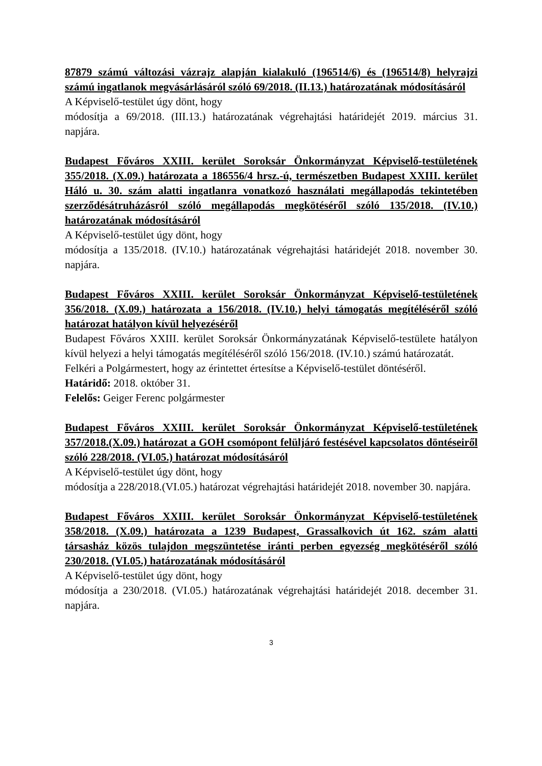87879 számú változási vázrajz alapján kialakuló (196514/6) és (196514/8) helyrajzi számú ingatlanok megvásárlásáról szóló 69/2018. (II.13.) határozatának módosításáról
A Képviselő-testület úgy dönt, hogy
módosítja a 69/2018. (III.13.) határozatának végrehajtási határidejét 2019. március 31. napjára.
Budapest Főváros XXIII. kerület Soroksár Önkormányzat Képviselő-testületének 355/2018. (X.09.) határozata a 186556/4 hrsz.-ú, természetben Budapest XXIII. kerület Háló u. 30. szám alatti ingatlanra vonatkozó használati megállapodás tekintetében szerződésátruházásról szóló megállapodás megkötéséről szóló 135/2018. (IV.10.) határozatának módosításáról
A Képviselő-testület úgy dönt, hogy
módosítja a 135/2018. (IV.10.) határozatának végrehajtási határidejét 2018. november 30. napjára.
Budapest Főváros XXIII. kerület Soroksár Önkormányzat Képviselő-testületének 356/2018. (X.09.) határozata a 156/2018. (IV.10.) helyi támogatás megítéléséről szóló határozat hatályon kívül helyezéséről
Budapest Főváros XXIII. kerület Soroksár Önkormányzatának Képviselő-testülete hatályon kívül helyezi a helyi támogatás megítéléséről szóló 156/2018. (IV.10.) számú határozatát.
Felkéri a Polgármestert, hogy az érintettet értesítse a Képviselő-testület döntéséről.
Határidő: 2018. október 31.
Felelős: Geiger Ferenc polgármester
Budapest Főváros XXIII. kerület Soroksár Önkormányzat Képviselő-testületének 357/2018.(X.09.) határozat a GOH csomópont felüljáró festésével kapcsolatos döntéseiről szóló 228/2018. (VI.05.) határozat módosításáról
A Képviselő-testület úgy dönt, hogy
módosítja a 228/2018.(VI.05.) határozat végrehajtási határidejét 2018. november 30. napjára.
Budapest Főváros XXIII. kerület Soroksár Önkormányzat Képviselő-testületének 358/2018. (X.09.) határozata a 1239 Budapest, Grassalkovich út 162. szám alatti társasház közös tulajdon megszüntetése iránti perben egyezség megkötéséről szóló 230/2018. (VI.05.) határozatának módosításáról
A Képviselő-testület úgy dönt, hogy
módosítja a 230/2018. (VI.05.) határozatának végrehajtási határidejét 2018. december 31. napjára.
3